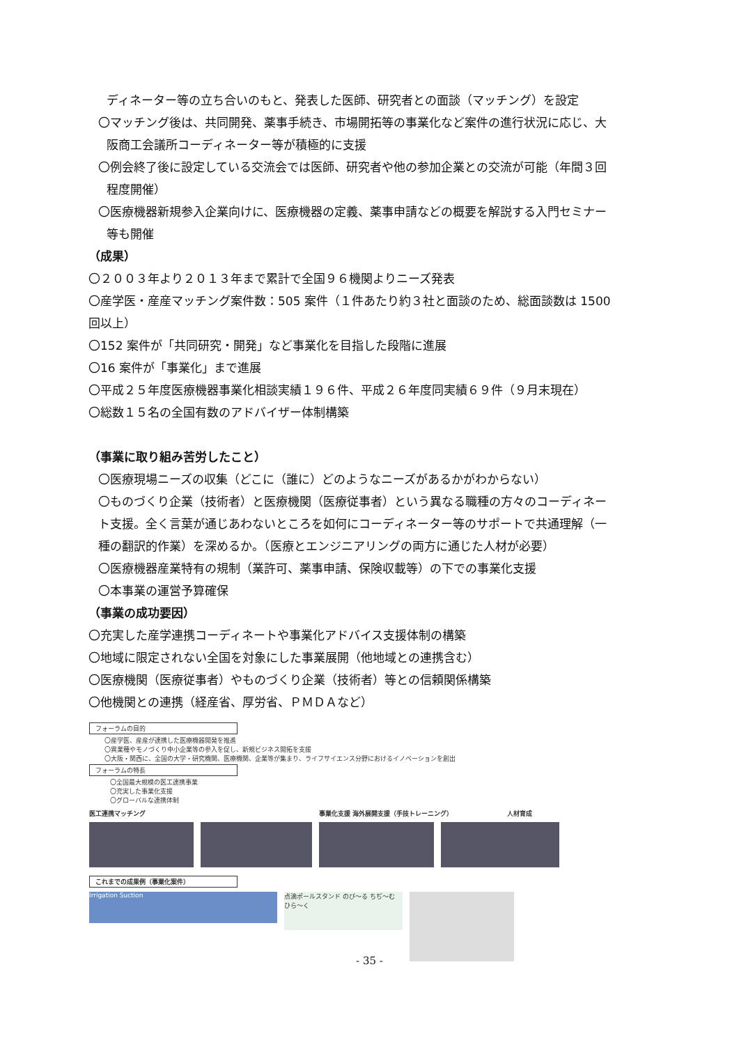ディネーター等の立ち合いのもと、発表した医師、研究者との面談（マッチング）を設定
〇マッチング後は、共同開発、薬事手続き、市場開拓等の事業化など案件の進行状況に応じ、大
阪商工会議所コーディネーター等が積極的に支援
〇例会終了後に設定している交流会では医師、研究者や他の参加企業との交流が可能（年間３回
程度開催）
〇医療機器新規参入企業向けに、医療機器の定義、薬事申請などの概要を解説する入門セミナー
等も開催
（成果）
〇２００３年より２０１３年まで累計で全国９６機関よりニーズ発表
〇産学医・産産マッチング案件数：505 案件（１件あたり約３社と面談のため、総面談数は 1500
回以上）
〇152 案件が「共同研究・開発」など事業化を目指した段階に進展
〇16 案件が「事業化」まで進展
〇平成２５年度医療機器事業化相談実績１９６件、平成２６年度同実績６９件（９月末現在）
〇総数１５名の全国有数のアドバイザー体制構築
（事業に取り組み苦労したこと）
〇医療現場ニーズの収集（どこに（誰に）どのようなニーズがあるかがわからない）
〇ものづくり企業（技術者）と医療機関（医療従事者）という異なる職種の方々のコーディネー
ト支援。全く言葉が通じあわないところを如何にコーディネーター等のサポートで共通理解（一
種の翻訳的作業）を深めるか。（医療とエンジニアリングの両方に通じた人材が必要）
〇医療機器産業特有の規制（業許可、薬事申請、保険収載等）の下での事業化支援
〇本事業の運営予算確保
（事業の成功要因）
〇充実した産学連携コーディネートや事業化アドバイス支援体制の構築
〇地域に限定されない全国を対象にした事業展開（他地域との連携含む）
〇医療機関（医療従事者）やものづくり企業（技術者）等との信頼関係構築
〇他機関との連携（経産省、厚労省、ＰＭＤＡなど）
フォーラムの目的
〇産学医、産産が連携した医療機器開発を推進
〇異業種やモノづくり中小企業等の参入を促し、新規ビジネス開拓を支援
〇大阪・関西に、全国の大学・研究機関、医療機関、企業等が集まり、ライフサイエンス分野におけるイノベーションを創出
フォーラムの特長
〇全国最大規模の医工連携事業
〇充実した事業化支援
〇グローバルな連携体制
医工連携マッチング 事業化支援 海外展開支援（手技トレーニング） 人材育成
これまでの成果例（事業化案件）
Irrigation Suction
点滴ポールスタンド のび〜る ちぢ〜む ひら〜く
- 35 -